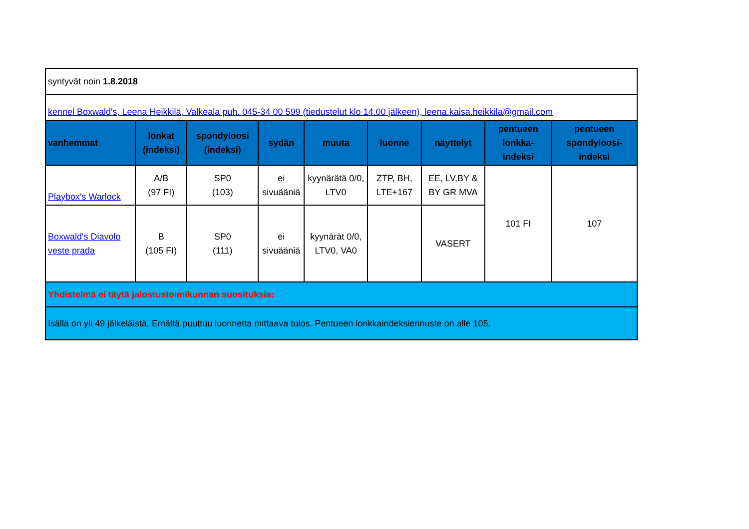| syntyvät noin 1.8.2018 | | | | | | | | |
| kennel Boxwald's, Leena Heikkilä, Valkeala puh. 045-34 00 599 (tiedustelut klo 14.00 jälkeen), leena.kaisa.heikkila@gmail.com | | | | | | | | |
| vanhemmat | lonkat (indeksi) | spondyloosi (indeksi) | sydän | muuta | luonne | näyttelyt | pentueen lonkka-indeksi | pentueen spondyloosi-indeksi |
| Playbox's Warlock | A/B (97 FI) | SP0 (103) | ei sivuääniä | kyynärätä 0/0, LTV0 | ZTP, BH, LTE+167 | EE, LV,BY & BY GR MVA | 101 FI | 107 |
| Boxwald's Diavolo veste prada | B (105 FI) | SP0 (111) | ei sivuääniä | kyynärät 0/0, LTV0, VA0 | | VASERT | | |
| Yhdistelmä ei täytä jalostustoimikunnan suosituksia: | | | | | | | | |
| Isällä on yli 49 jälkeläistä. Emältä puuttuu luonnetta mittaava tulos. Pentueen lonkkaindeksiennuste on alle 105. | | | | | | | | |